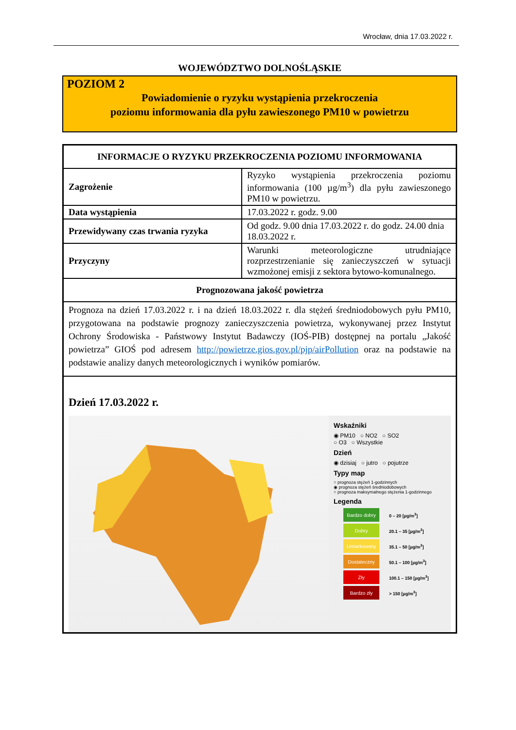Wrocław, dnia 17.03.2022 r.
WOJEWÓDZTWO DOLNOŚLĄSKIE
POZIOM 2
Powiadomienie o ryzyku wystąpienia przekroczenia
poziomu informowania dla pyłu zawieszonego PM10 w powietrzu
| INFORMACJE O RYZYKU PRZEKROCZENIA POZIOMU INFORMOWANIA | |
| --- | --- |
| Zagrożenie | Ryzyko wystąpienia przekroczenia poziomu informowania (100 µg/m<sup>3</sup>) dla pyłu zawieszonego PM10 w powietrzu. |
| Data wystąpienia | 17.03.2022 r. godz. 9.00 |
| Przewidywany czas trwania ryzyka | Od godz. 9.00 dnia 17.03.2022 r. do godz. 24.00 dnia 18.03.2022 r. |
| Przyczyny | Warunki meteorologiczne utrudniające rozprzestrzenianie się zanieczyszczeń w sytuacji wzmożonej emisji z sektora bytowo-komunalnego. |
| Prognozowana jakość powietrza | |
| Prognoza na dzień 17.03.2022 r. i na dzień 18.03.2022 r. dla stężeń średniodobowych pyłu PM10, przygotowana na podstawie prognozy zanieczyszczenia powietrza, wykonywanej przez Instytut Ochrony Środowiska - Państwowy Instytut Badawczy (IOŚ-PIB) dostępnej na portalu „Jakość powietrza” GIOŚ pod adresem http://powietrze.gios.gov.pl/pjp/airPollution oraz na podstawie na podstawie analizy danych meteorologicznych i wyników pomiarów. | |
| Dzień 17.03.2022 r. Wskaźniki ◉ PM10 ○ NO2 ○ SO2 ○ O3 ○ Wszystkie Dzień ◉ dzisiaj ○ jutro ○ pojutrze Typy map ○ prognoza stężeń 1-godzinnych ◉ prognoza stężeń średniodobowych ○ prognoza maksymalnego stężenia 1-godzinnego Legenda Bardzo dobry 0 – 20 [µg/m<sup>3</sup>] Dobry 20.1 – 35 [µg/m<sup>3</sup>] Umiarkowany 35.1 – 50 [µg/m<sup>3</sup>] Dostateczny 50.1 – 100 [µg/m<sup>3</sup>] Zły 100.1 – 150 [µg/m<sup>3</sup>] Bardzo zły > 150 [µg/m<sup>3</sup>] | |